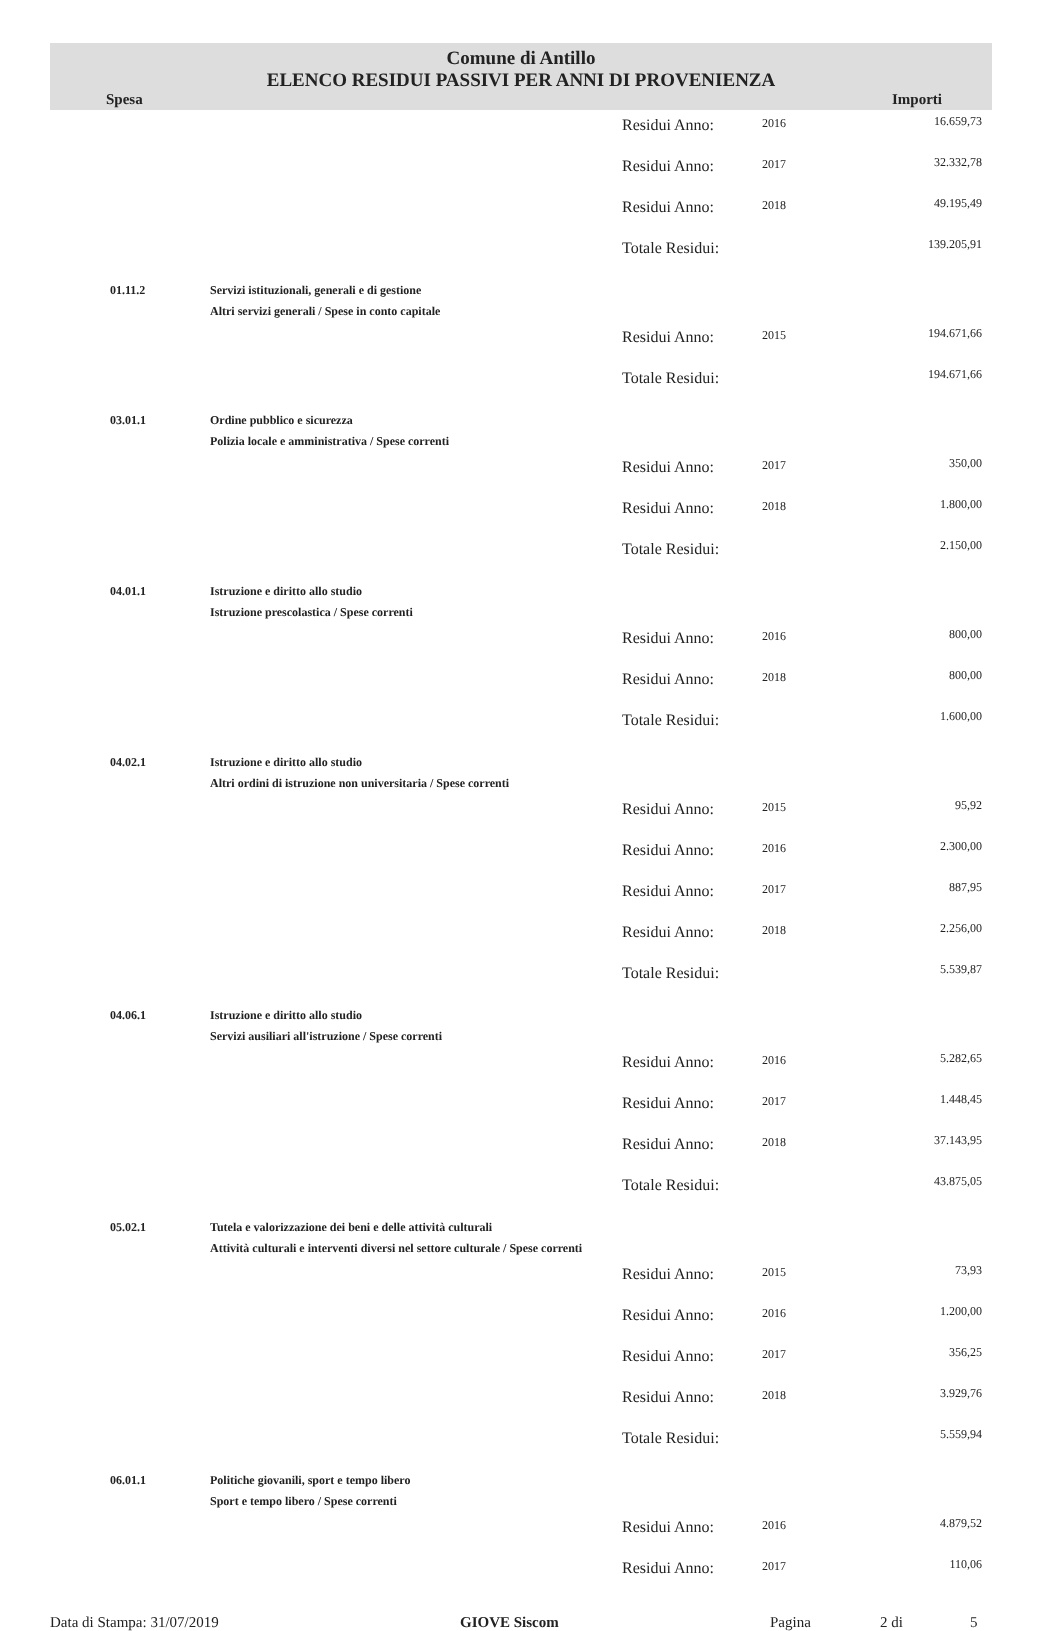Comune di Antillo
ELENCO RESIDUI PASSIVI PER ANNI DI PROVENIENZA
Spesa Importi
| | | Residui Anno: | 2016 | 16.659,73 |
| | | Residui Anno: | 2017 | 32.332,78 |
| | | Residui Anno: | 2018 | 49.195,49 |
| | | Totale Residui: | | 139.205,91 |
| 01.11.2 | Servizi istituzionali, generali e di gestione Altri servizi generali / Spese in conto capitale | | | |
| | | Residui Anno: | 2015 | 194.671,66 |
| | | Totale Residui: | | 194.671,66 |
| 03.01.1 | Ordine pubblico e sicurezza Polizia locale e amministrativa / Spese correnti | | | |
| | | Residui Anno: | 2017 | 350,00 |
| | | Residui Anno: | 2018 | 1.800,00 |
| | | Totale Residui: | | 2.150,00 |
| 04.01.1 | Istruzione e diritto allo studio Istruzione prescolastica / Spese correnti | | | |
| | | Residui Anno: | 2016 | 800,00 |
| | | Residui Anno: | 2018 | 800,00 |
| | | Totale Residui: | | 1.600,00 |
| 04.02.1 | Istruzione e diritto allo studio Altri ordini di istruzione non universitaria / Spese correnti | | | |
| | | Residui Anno: | 2015 | 95,92 |
| | | Residui Anno: | 2016 | 2.300,00 |
| | | Residui Anno: | 2017 | 887,95 |
| | | Residui Anno: | 2018 | 2.256,00 |
| | | Totale Residui: | | 5.539,87 |
| 04.06.1 | Istruzione e diritto allo studio Servizi ausiliari all'istruzione / Spese correnti | | | |
| | | Residui Anno: | 2016 | 5.282,65 |
| | | Residui Anno: | 2017 | 1.448,45 |
| | | Residui Anno: | 2018 | 37.143,95 |
| | | Totale Residui: | | 43.875,05 |
| 05.02.1 | Tutela e valorizzazione dei beni e delle attività culturali Attività culturali e interventi diversi nel settore culturale / Spese correnti | | | |
| | | Residui Anno: | 2015 | 73,93 |
| | | Residui Anno: | 2016 | 1.200,00 |
| | | Residui Anno: | 2017 | 356,25 |
| | | Residui Anno: | 2018 | 3.929,76 |
| | | Totale Residui: | | 5.559,94 |
| 06.01.1 | Politiche giovanili, sport e tempo libero Sport e tempo libero / Spese correnti | | | |
| | | Residui Anno: | 2016 | 4.879,52 |
| | | Residui Anno: | 2017 | 110,06 |
Data di Stampa: 31/07/2019 GIOVE Siscom Pagina 2 di 5